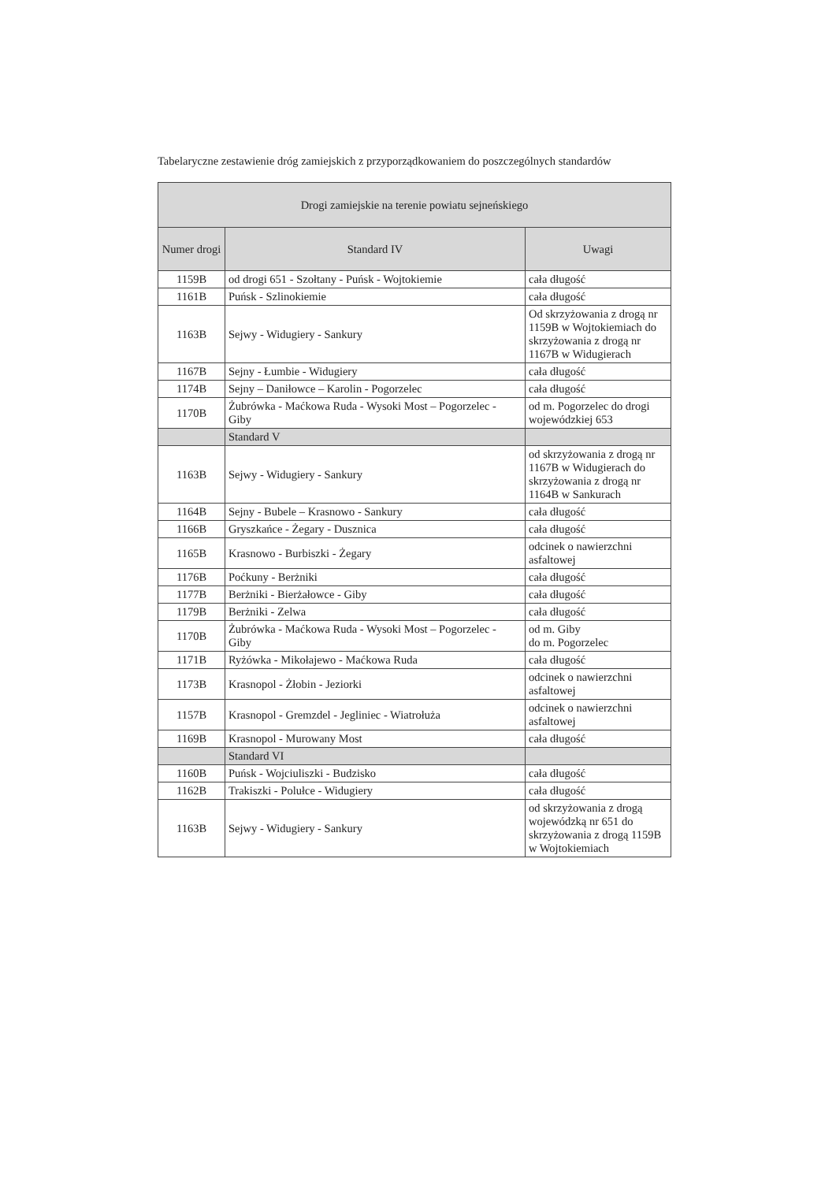Tabelaryczne zestawienie dróg zamiejskich z przyporządkowaniem do poszczególnych standardów
| Drogi zamiejskie na terenie powiatu sejneńskiego | | |
| --- | --- | --- |
| Numer drogi | Standard IV | Uwagi |
| 1159B | od drogi 651 - Szołtany - Puńsk - Wojtokiemie | cała długość |
| 1161B | Puńsk - Szlinokiemie | cała długość |
| 1163B | Sejwy - Widugiery - Sankury | Od skrzyżowania z drogą nr 1159B w Wojtokiemiach do skrzyżowania z drogą nr 1167B w Widugierach |
| 1167B | Sejny - Łumbie - Widugiery | cała długość |
| 1174B | Sejny – Daniłowce – Karolin - Pogorzelec | cała długość |
| 1170B | Żubrówka - Maćkowa Ruda - Wysoki Most – Pogorzelec - Giby | od m. Pogorzelec do drogi wojewódzkiej 653 |
| | Standard V | |
| 1163B | Sejwy - Widugiery - Sankury | od skrzyżowania z drogą nr 1167B w Widugierach do skrzyżowania z drogą nr 1164B w Sankurach |
| 1164B | Sejny - Bubele – Krasnowo - Sankury | cała długość |
| 1166B | Gryszkańce - Żegary - Dusznica | cała długość |
| 1165B | Krasnowo - Burbiszki - Żegary | odcinek o nawierzchni asfaltowej |
| 1176B | Poćkuny - Berżniki | cała długość |
| 1177B | Berżniki - Bierżałowce - Giby | cała długość |
| 1179B | Berżniki - Zelwa | cała długość |
| 1170B | Żubrówka - Maćkowa Ruda - Wysoki Most – Pogorzelec - Giby | od m. Giby do m. Pogorzelec |
| 1171B | Ryżówka - Mikołajewo - Maćkowa Ruda | cała długość |
| 1173B | Krasnopol - Żłobin - Jeziorki | odcinek o nawierzchni asfaltowej |
| 1157B | Krasnopol - Gremzdel - Jegliniec - Wiatrołuża | odcinek o nawierzchni asfaltowej |
| 1169B | Krasnopol - Murowany Most | cała długość |
| | Standard VI | |
| 1160B | Puńsk - Wojciuliszki - Budzisko | cała długość |
| 1162B | Trakiszki - Polułce - Widugiery | cała długość |
| 1163B | Sejwy - Widugiery - Sankury | od skrzyżowania z drogą wojewódzką nr 651 do skrzyżowania z drogą 1159B w Wojtokiemiach |